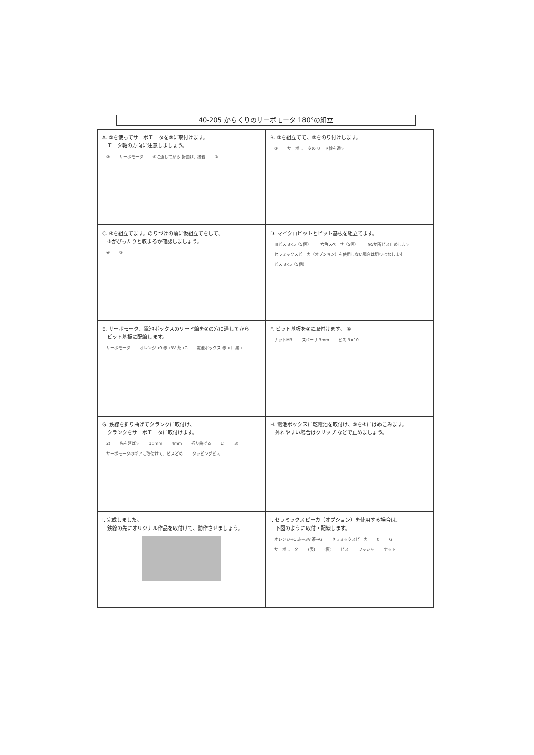40-205 からくりのサーボモータ 180°の組立
A. ②を使ってサーボモータを⑤に取付けます。
　モータ軸の方向に注意しましょう。
② サーボモータ ⑤に通してから 折曲げ、接着 ⑤
B. ③を組立てて、⑤をのり付けします。
③ サーボモータの リード線を通す
C. ④を組立てます。のりづけの前に仮組立てをして、
　③がぴったりと収まるか確認しましょう。
④ ③
D. マイクロビットとビット基板を組立てます。
皿ビス 3×5（5個） 六角スペーサ（5個） ※5か所ビス止めします セラミックスピーカ（オプション）を使用しない場合は切りはなします ビス 3×5（5個）
E. サーボモータ、電池ボックスのリード線を④の穴に通してから
　ビット基板に配線します。
サーボモータ オレンジ→0 赤→3V 茶→G 電池ボックス 赤→＋ 黒→－
F. ビット基板を④に取付けます。 ④
ナットM3 スペーサ 3mm ビス 3×10
G. 鉄線を折り曲げてクランクに取付け、
　クランクをサーボモータに取付けます。
2) 先を延ばす 10mm 4mm 折り曲げる 1) 3) サーボモータのギアに取付けて、ビスどめ タッピングビス
H. 電池ボックスに乾電池を取付け、③を④にはめこみます。
　外れやすい場合はクリップ などで止めましょう。
I. 完成しました。
　鉄線の先にオリジナル作品を取付けて、動作させましょう。
I. セラミックスピーカ（オプション）を使用する場合は、
　下図のように取付・配線します。
オレンジ→1 赤→3V 茶→G セラミックスピーカ 0 G サーボモータ (表) (裏) ビス ワッシャ ナット